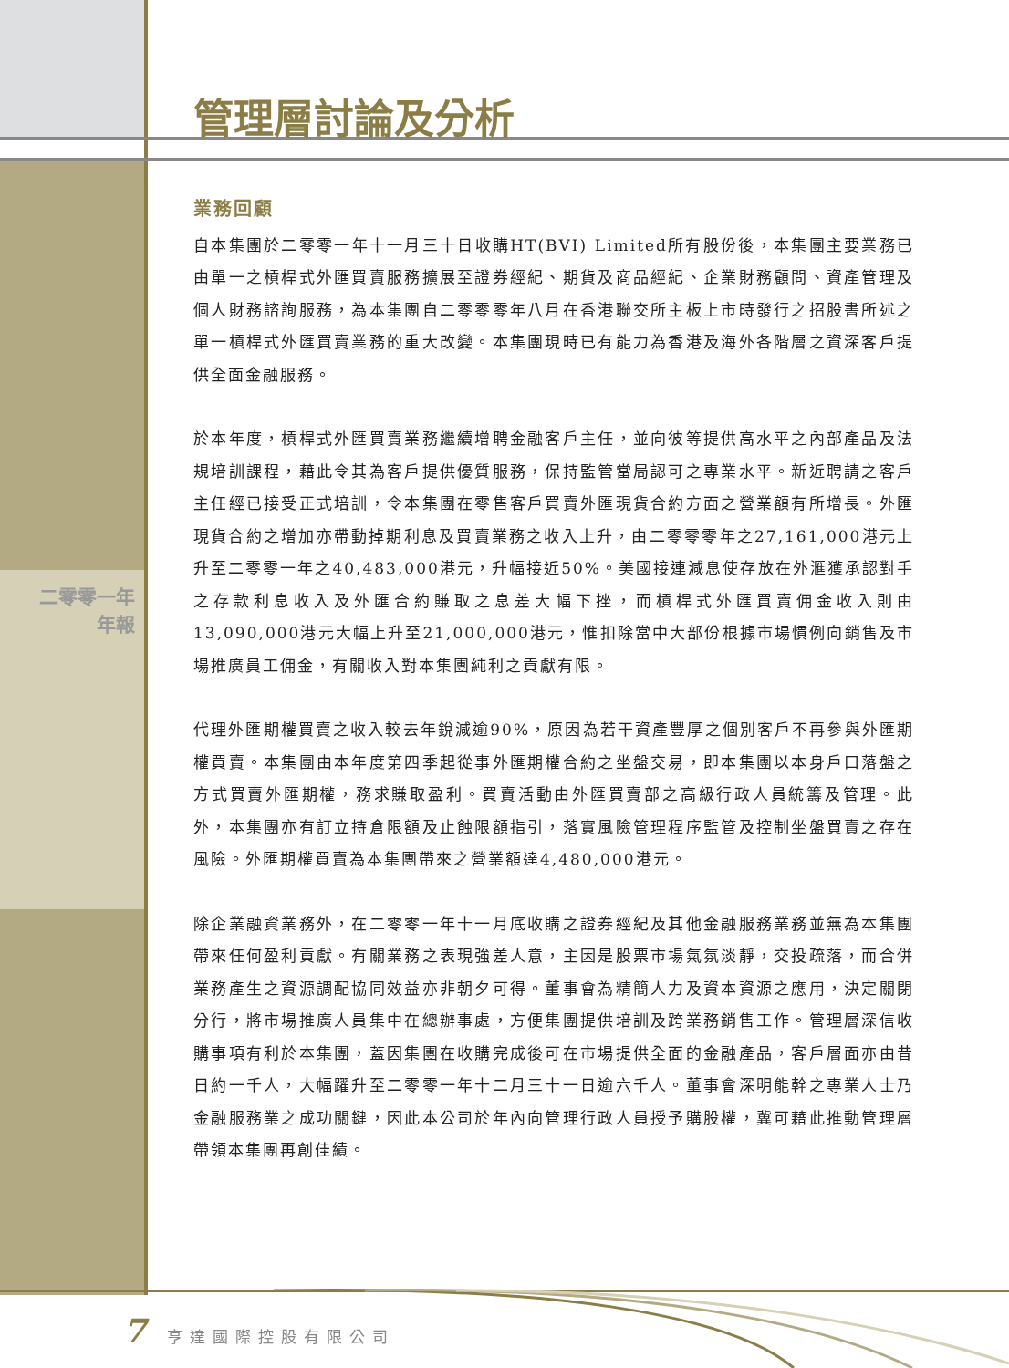管理層討論及分析
二零零一年
年報
業務回顧
自本集團於二零零一年十一月三十日收購HT(BVI) Limited所有股份後，本集團主要業務已由單一之槓桿式外匯買賣服務擴展至證券經紀、期貨及商品經紀、企業財務顧問、資產管理及個人財務諮詢服務，為本集團自二零零零年八月在香港聯交所主板上市時發行之招股書所述之單一槓桿式外匯買賣業務的重大改變。本集團現時已有能力為香港及海外各階層之資深客戶提供全面金融服務。
於本年度，槓桿式外匯買賣業務繼續增聘金融客戶主任，並向彼等提供高水平之內部產品及法規培訓課程，藉此令其為客戶提供優質服務，保持監管當局認可之專業水平。新近聘請之客戶主任經已接受正式培訓，令本集團在零售客戶買賣外匯現貨合約方面之營業額有所增長。外匯現貨合約之增加亦帶動掉期利息及買賣業務之收入上升，由二零零零年之27,161,000港元上升至二零零一年之40,483,000港元，升幅接近50%。美國接連減息使存放在外滙獲承認對手之存款利息收入及外匯合約賺取之息差大幅下挫，而槓桿式外匯買賣佣金收入則由13,090,000港元大幅上升至21,000,000港元，惟扣除當中大部份根據市場慣例向銷售及市場推廣員工佣金，有關收入對本集團純利之貢獻有限。
代理外匯期權買賣之收入較去年銳減逾90%，原因為若干資產豐厚之個別客戶不再參與外匯期權買賣。本集團由本年度第四季起從事外匯期權合約之坐盤交易，即本集團以本身戶口落盤之方式買賣外匯期權，務求賺取盈利。買賣活動由外匯買賣部之高級行政人員統籌及管理。此外，本集團亦有訂立持倉限額及止蝕限額指引，落實風險管理程序監管及控制坐盤買賣之存在風險。外匯期權買賣為本集團帶來之營業額達4,480,000港元。
除企業融資業務外，在二零零一年十一月底收購之證券經紀及其他金融服務業務並無為本集團帶來任何盈利貢獻。有關業務之表現強差人意，主因是股票市場氣氛淡靜，交投疏落，而合併業務產生之資源調配協同效益亦非朝夕可得。董事會為精簡人力及資本資源之應用，決定關閉分行，將市場推廣人員集中在總辦事處，方便集團提供培訓及跨業務銷售工作。管理層深信收購事項有利於本集團，蓋因集團在收購完成後可在市場提供全面的金融產品，客戶層面亦由昔日約一千人，大幅躍升至二零零一年十二月三十一日逾六千人。董事會深明能幹之專業人士乃金融服務業之成功關鍵，因此本公司於年內向管理行政人員授予購股權，冀可藉此推動管理層帶領本集團再創佳績。
7 亨達國際控股有限公司